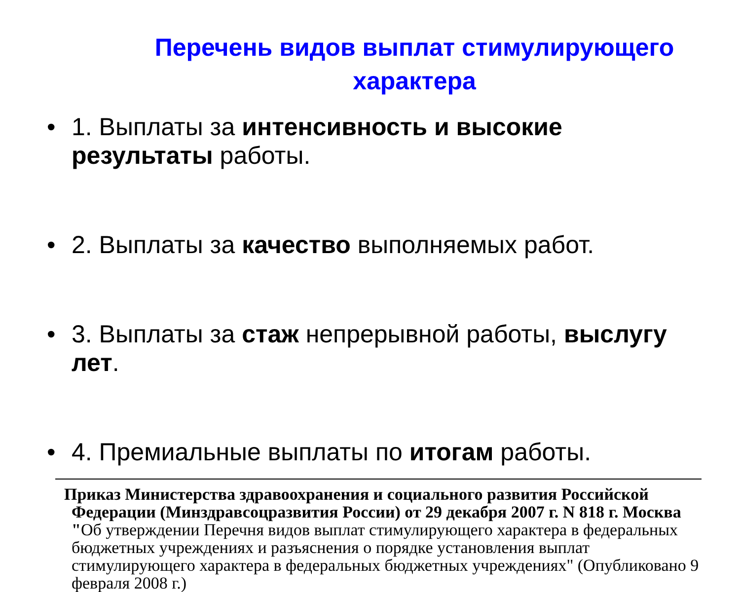Перечень видов выплат стимулирующего характера
• 1. Выплаты за интенсивность и высокие результаты работы.
• 2. Выплаты за качество выполняемых работ.
• 3. Выплаты за стаж непрерывной работы, выслугу лет.
• 4. Премиальные выплаты по итогам работы.
Приказ Министерства здравоохранения и социального развития Российской Федерации (Минздравсоцразвития России) от 29 декабря 2007 г. N 818 г. Москва "Об утверждении Перечня видов выплат стимулирующего характера в федеральных бюджетных учреждениях и разъяснения о порядке установления выплат стимулирующего характера в федеральных бюджетных учреждениях" (Опубликовано 9 февраля 2008 г.)